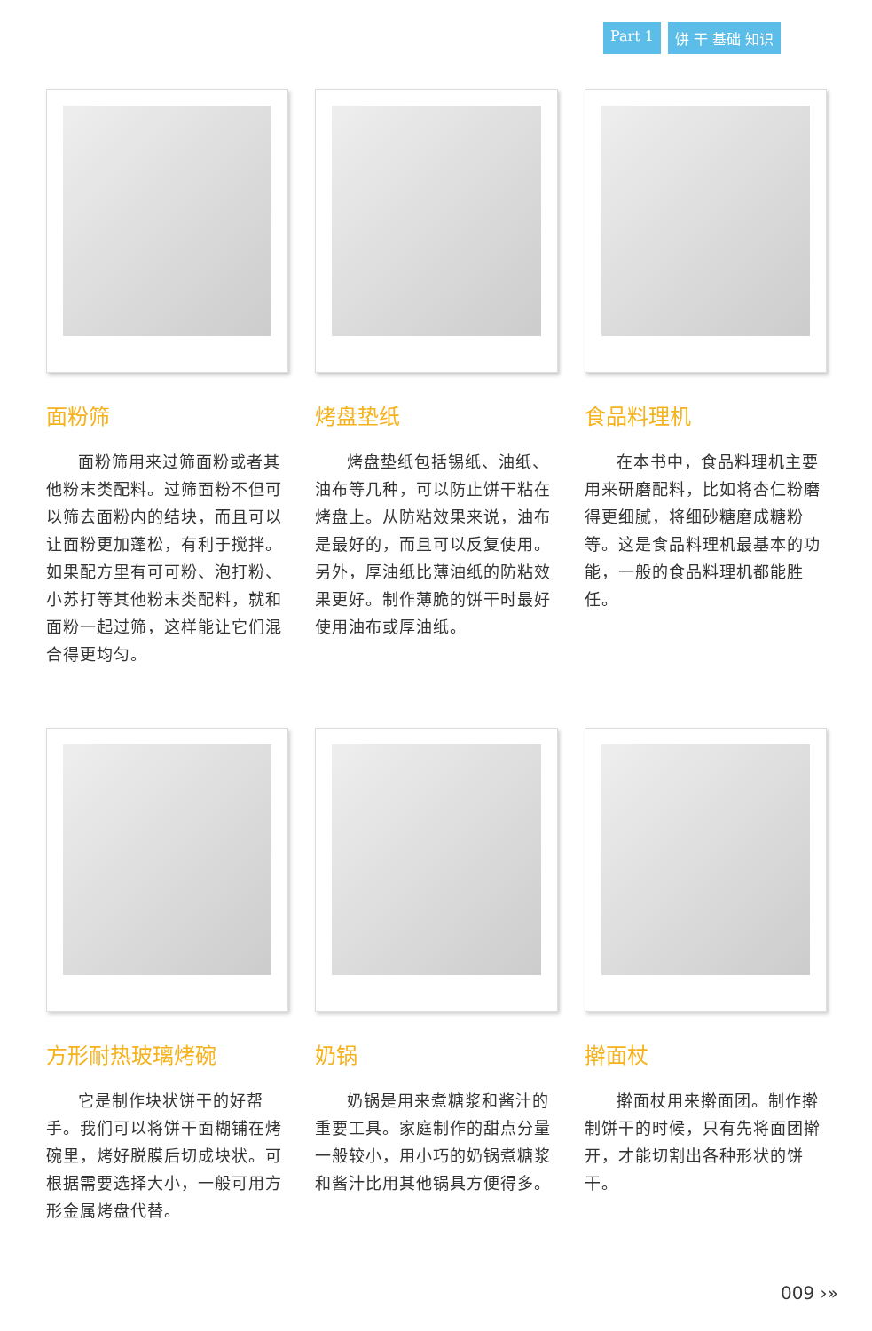Part 1 饼 干 基础 知识
面粉筛
面粉筛用来过筛面粉或者其他粉末类配料。过筛面粉不但可以筛去面粉内的结块，而且可以让面粉更加蓬松，有利于搅拌。如果配方里有可可粉、泡打粉、小苏打等其他粉末类配料，就和面粉一起过筛，这样能让它们混合得更均匀。
烤盘垫纸
烤盘垫纸包括锡纸、油纸、油布等几种，可以防止饼干粘在烤盘上。从防粘效果来说，油布是最好的，而且可以反复使用。另外，厚油纸比薄油纸的防粘效果更好。制作薄脆的饼干时最好使用油布或厚油纸。
食品料理机
在本书中，食品料理机主要用来研磨配料，比如将杏仁粉磨得更细腻，将细砂糖磨成糖粉等。这是食品料理机最基本的功能，一般的食品料理机都能胜任。
方形耐热玻璃烤碗
它是制作块状饼干的好帮手。我们可以将饼干面糊铺在烤碗里，烤好脱膜后切成块状。可根据需要选择大小，一般可用方形金属烤盘代替。
奶锅
奶锅是用来煮糖浆和酱汁的重要工具。家庭制作的甜点分量一般较小，用小巧的奶锅煮糖浆和酱汁比用其他锅具方便得多。
擀面杖
擀面杖用来擀面团。制作擀制饼干的时候，只有先将面团擀开，才能切割出各种形状的饼干。
009 ›»